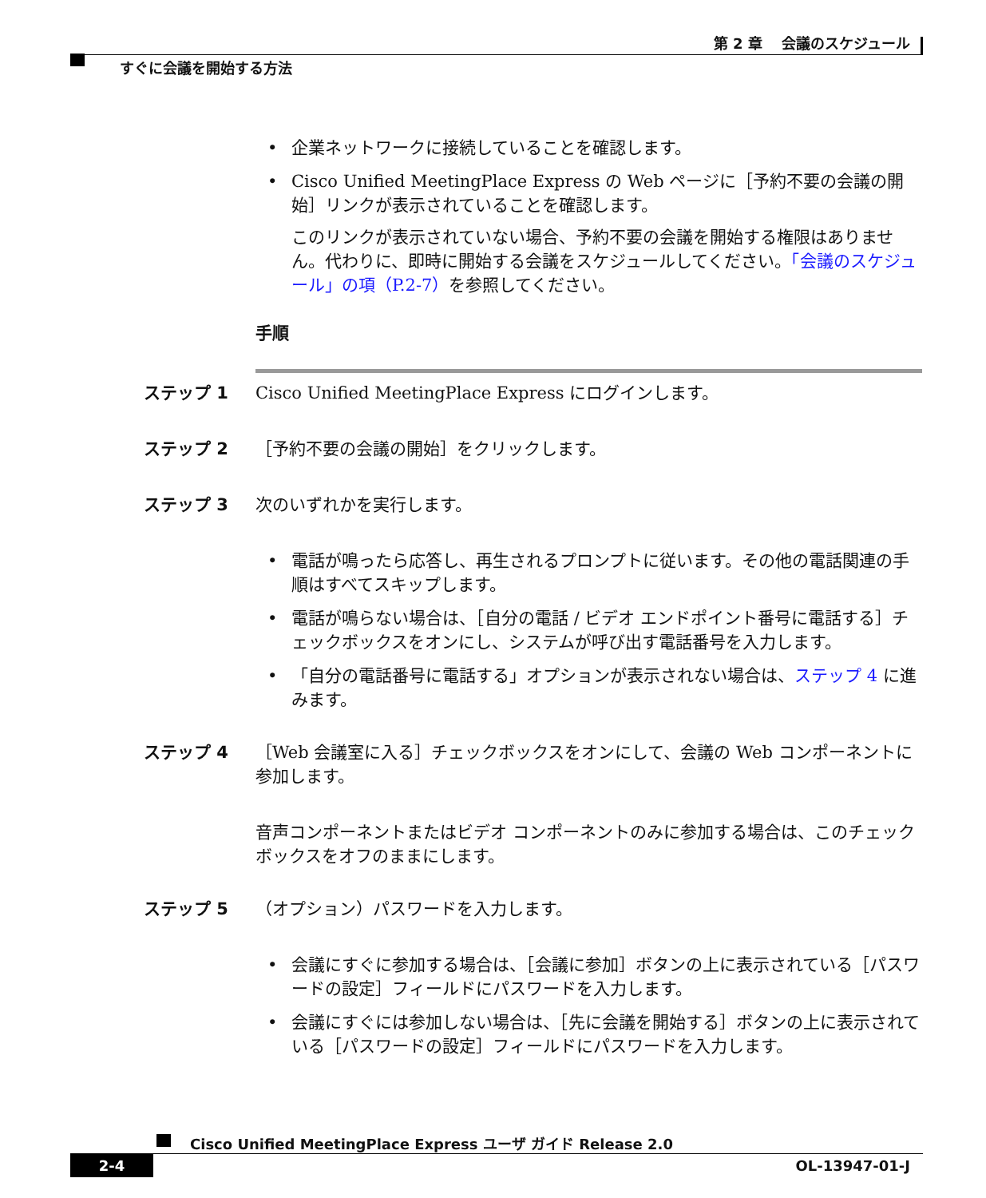第 2 章　 会議のスケジュール
すぐに会議を開始する方法
• 企業ネットワークに接続していることを確認します。
• Cisco Unified MeetingPlace Express の Web ページに［予約不要の会議の開始］リンクが表示されていることを確認します。
このリンクが表示されていない場合、予約不要の会議を開始する権限はありません。代わりに、即時に開始する会議をスケジュールしてください。「会議のスケジュール」の項（P.2-7）を参照してください。
手順
ステップ 1 Cisco Unified MeetingPlace Express にログインします。
ステップ 2 ［予約不要の会議の開始］をクリックします。
ステップ 3 次のいずれかを実行します。
• 電話が鳴ったら応答し、再生されるプロンプトに従います。その他の電話関連の手順はすべてスキップします。
• 電話が鳴らない場合は、［自分の電話 / ビデオ エンドポイント番号に電話する］チェックボックスをオンにし、システムが呼び出す電話番号を入力します。
• 「自分の電話番号に電話する」オプションが表示されない場合は、ステップ 4 に進みます。
ステップ 4 ［Web 会議室に入る］チェックボックスをオンにして、会議の Web コンポーネントに参加します。
音声コンポーネントまたはビデオ コンポーネントのみに参加する場合は、このチェックボックスをオフのままにします。
ステップ 5 （オプション）パスワードを入力します。
• 会議にすぐに参加する場合は、［会議に参加］ボタンの上に表示されている［パスワードの設定］フィールドにパスワードを入力します。
• 会議にすぐには参加しない場合は、［先に会議を開始する］ボタンの上に表示されている［パスワードの設定］フィールドにパスワードを入力します。
Cisco Unified MeetingPlace Express ユーザ ガイド Release 2.0
2-4 OL-13947-01-J